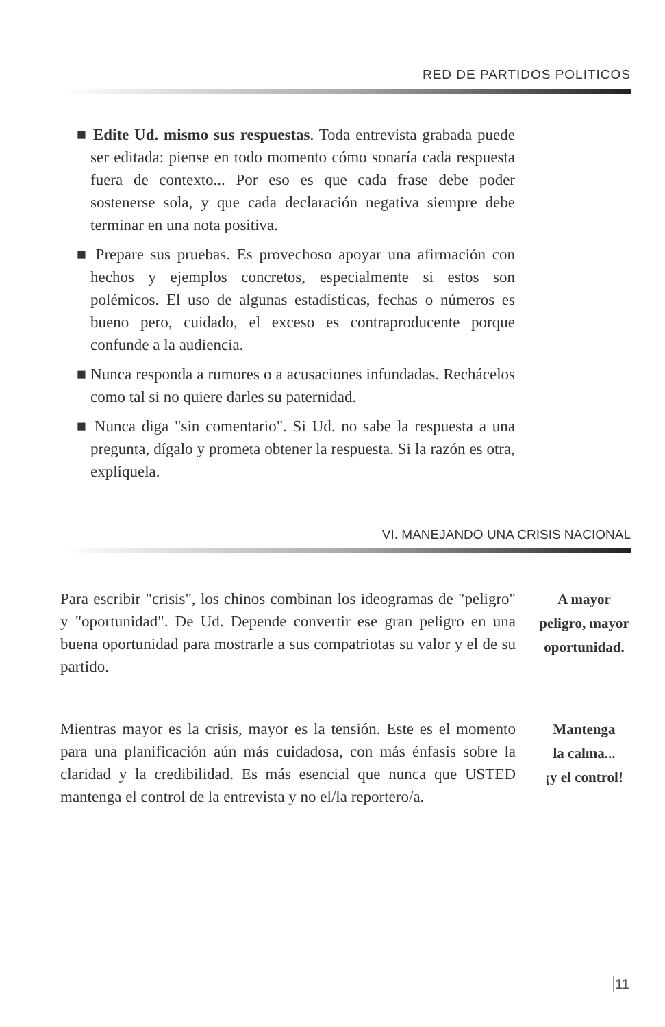RED DE PARTIDOS POLITICOS
■ Edite Ud. mismo sus respuestas. Toda entrevista grabada puede ser editada: piense en todo momento cómo sonaría cada respuesta fuera de contexto... Por eso es que cada frase debe poder sostenerse sola, y que cada declaración negativa siempre debe terminar en una nota positiva.
■ Prepare sus pruebas. Es provechoso apoyar una afirmación con hechos y ejemplos concretos, especialmente si estos son polémicos. El uso de algunas estadísticas, fechas o números es bueno pero, cuidado, el exceso es contraproducente porque confunde a la audiencia.
■ Nunca responda a rumores o a acusaciones infundadas. Rechácelos como tal si no quiere darles su paternidad.
■ Nunca diga "sin comentario". Si Ud. no sabe la respuesta a una pregunta, dígalo y prometa obtener la respuesta. Si la razón es otra, explíquela.
VI. MANEJANDO UNA CRISIS NACIONAL
Para escribir "crisis", los chinos combinan los ideogramas de "peligro" y "oportunidad". De Ud. Depende convertir ese gran peligro en una buena oportunidad para mostrarle a sus compatriotas su valor y el de su partido.
A mayor
peligro, mayor
oportunidad.
Mientras mayor es la crisis, mayor es la tensión. Este es el momento para una planificación aún más cuidadosa, con más énfasis sobre la claridad y la credibilidad. Es más esencial que nunca que USTED mantenga el control de la entrevista y no el/la reportero/a.
Mantenga
la calma...
¡y el control!
11